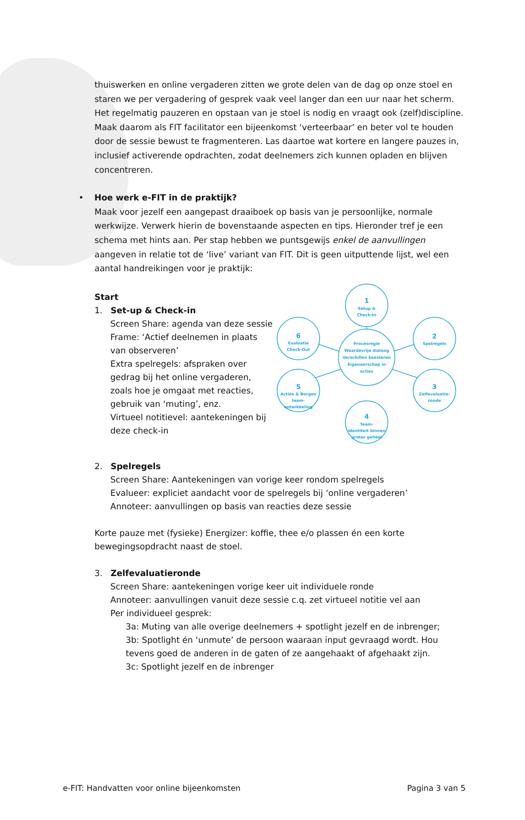thuiswerken en online vergaderen zitten we grote delen van de dag op onze stoel en staren we per vergadering of gesprek vaak veel langer dan een uur naar het scherm. Het regelmatig pauzeren en opstaan van je stoel is nodig en vraagt ook (zelf)discipline. Maak daarom als FIT facilitator een bijeenkomst ‘verteerbaar’ en beter vol te houden door de sessie bewust te fragmenteren. Las daartoe wat kortere en langere pauzes in, inclusief activerende opdrachten, zodat deelnemers zich kunnen opladen en blijven concentreren.
• Hoe werk e-FIT in de praktijk?
Maak voor jezelf een aangepast draaiboek op basis van je persoonlijke, normale werkwijze. Verwerk hierin de bovenstaande aspecten en tips. Hieronder tref je een schema met hints aan. Per stap hebben we puntsgewijs enkel de aanvullingen aangeven in relatie tot de ‘live’ variant van FIT. Dit is geen uitputtende lijst, wel een aantal handreikingen voor je praktijk:
Start
1. Set-up & Check-in
Screen Share: agenda van deze sessie
Frame: ‘Actief deelnemen in plaats van observeren’
Extra spelregels: afspraken over gedrag bij het online vergaderen, zoals hoe je omgaat met reacties, gebruik van ‘muting’, enz.
Virtueel notitievel: aantekeningen bij deze check-in
Procesregie
Waardevrije dialoog
Verschillen koesteren
Eigenaarschap in
acties
1
Setup &
Check-In
2
Spelregels
3
Zelfevaluatie-
ronde
4
Team-
identiteit binnen
groter geheel
5
Acties & Borgen
team-
ontwikkeling
6
Evaluatie
Check-Out
2. Spelregels
Screen Share: Aantekeningen van vorige keer rondom spelregels
Evalueer: expliciet aandacht voor de spelregels bij ‘online vergaderen’
Annoteer: aanvullingen op basis van reacties deze sessie
Korte pauze met (fysieke) Energizer: koffie, thee e/o plassen én een korte bewegingsopdracht naast de stoel.
3. Zelfevaluatieronde
Screen Share: aantekeningen vorige keer uit individuele ronde
Annoteer: aanvullingen vanuit deze sessie c.q. zet virtueel notitie vel aan
Per individueel gesprek:
3a: Muting van alle overige deelnemers + spotlight jezelf en de inbrenger;
3b: Spotlight én ‘unmute’ de persoon waaraan input gevraagd wordt. Hou tevens goed de anderen in de gaten of ze aangehaakt of afgehaakt zijn.
3c: Spotlight jezelf en de inbrenger
e-FIT: Handvatten voor online bijeenkomsten Pagina 3 van 5